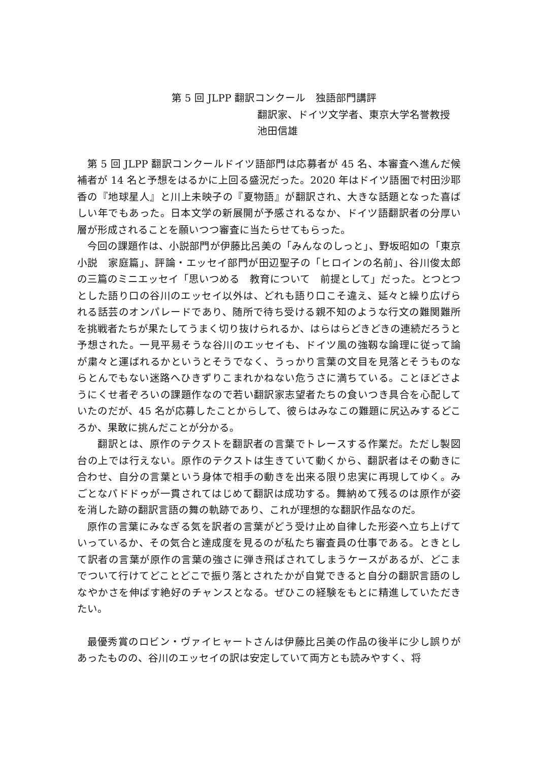第 5 回 JLPP 翻訳コンクール　独語部門講評
翻訳家、ドイツ文学者、東京大学名誉教授
池田信雄
第 5 回 JLPP 翻訳コンクールドイツ語部門は応募者が 45 名、本審査へ進んだ候補者が 14 名と予想をはるかに上回る盛況だった。2020 年はドイツ語圏で村田沙耶香の『地球星人』と川上未映子の『夏物語』が翻訳され、大きな話題となった喜ばしい年でもあった。日本文学の新展開が予感されるなか、ドイツ語翻訳者の分厚い層が形成されることを願いつつ審査に当たらせてもらった。
今回の課題作は、小説部門が伊藤比呂美の「みんなのしっと」、野坂昭如の「東京小説　家庭篇」、評論・エッセイ部門が田辺聖子の「ヒロインの名前」、谷川俊太郎の三篇のミニエッセイ「思いつめる　教育について　前提として」だった。とつとつとした語り口の谷川のエッセイ以外は、どれも語り口こそ違え、延々と繰り広げられる話芸のオンパレードであり、随所で待ち受ける親不知のような行文の難関難所を挑戦者たちが果たしてうまく切り抜けられるか、はらはらどきどきの連続だろうと予想された。一見平易そうな谷川のエッセイも、ドイツ風の強靱な論理に従って論が粛々と運ばれるかというとそうでなく、うっかり言葉の文目を見落とそうものならとんでもない迷路へひきずりこまれかねない危うさに満ちている。ことほどさようにくせ者ぞろいの課題作なので若い翻訳家志望者たちの食いつき具合を心配していたのだが、45 名が応募したことからして、彼らはみなこの難題に尻込みするどころか、果敢に挑んだことが分かる。
　翻訳とは、原作のテクストを翻訳者の言葉でトレースする作業だ。ただし製図台の上では行えない。原作のテクストは生きていて動くから、翻訳者はその動きに合わせ、自分の言葉という身体で相手の動きを出来る限り忠実に再現してゆく。みごとなパドドゥが一貫されてはじめて翻訳は成功する。舞納めて残るのは原作が姿を消した跡の翻訳言語の舞の軌跡であり、これが理想的な翻訳作品なのだ。
原作の言葉にみなぎる気を訳者の言葉がどう受け止め自律した形姿へ立ち上げていっているか、その気合と達成度を見るのが私たち審査員の仕事である。ときとして訳者の言葉が原作の言葉の強さに弾き飛ばされてしまうケースがあるが、どこまでついて行けてどことどこで振り落とされたかが自覚できると自分の翻訳言語のしなやかさを伸ばす絶好のチャンスとなる。ぜひこの経験をもとに精進していただきたい。
最優秀賞のロビン・ヴァイヒャートさんは伊藤比呂美の作品の後半に少し誤りがあったものの、谷川のエッセイの訳は安定していて両方とも読みやすく、将